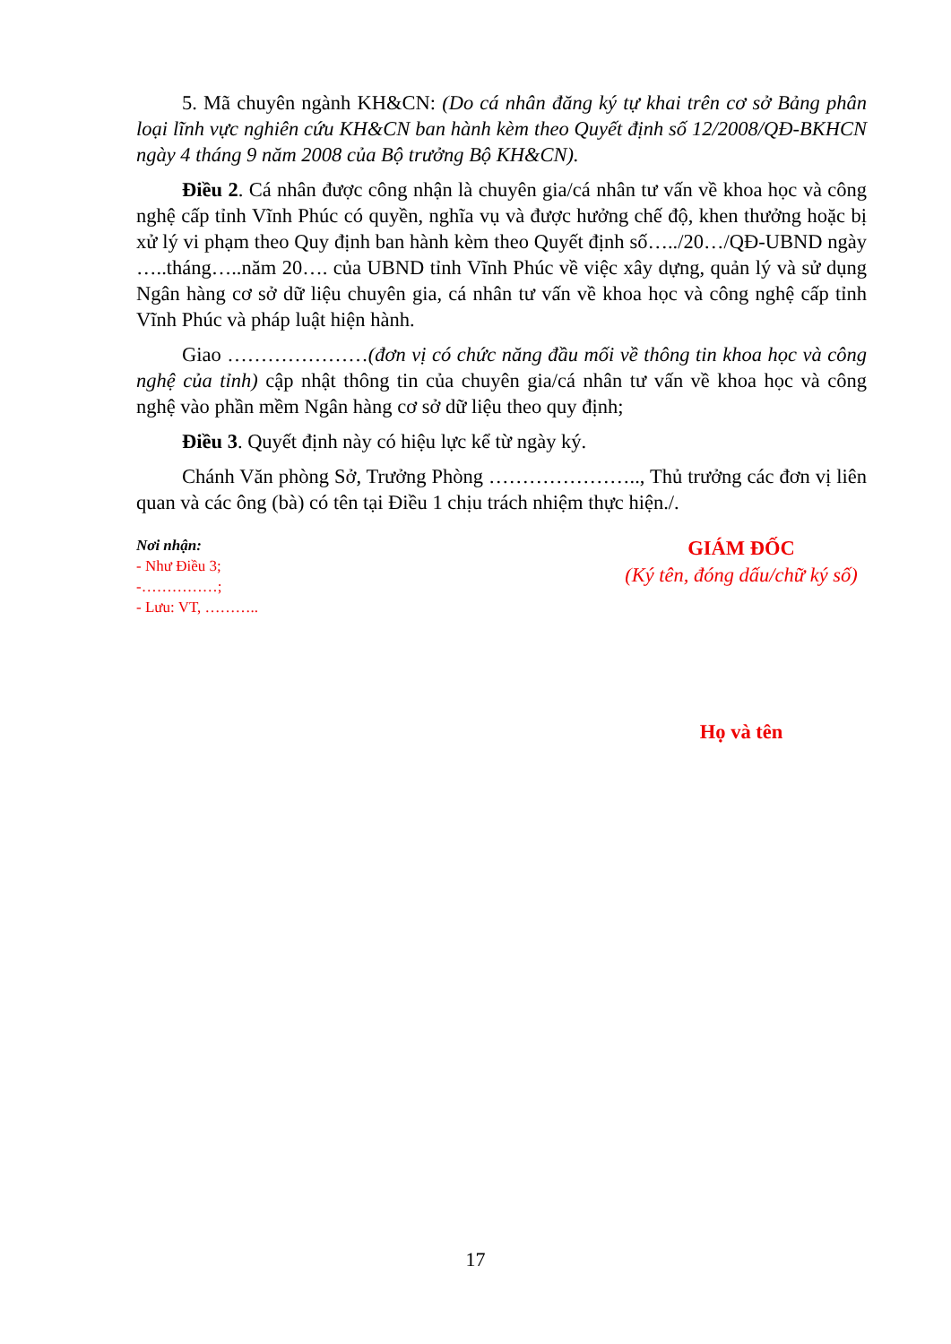5. Mã chuyên ngành KH&CN: (Do cá nhân đăng ký tự khai trên cơ sở Bảng phân loại lĩnh vực nghiên cứu KH&CN ban hành kèm theo Quyết định số 12/2008/QĐ-BKHCN ngày 4 tháng 9 năm 2008 của Bộ trưởng Bộ KH&CN).
Điều 2. Cá nhân được công nhận là chuyên gia/cá nhân tư vấn về khoa học và công nghệ cấp tỉnh Vĩnh Phúc có quyền, nghĩa vụ và được hưởng chế độ, khen thưởng hoặc bị xử lý vi phạm theo Quy định ban hành kèm theo Quyết định số…../20…/QĐ-UBND ngày …..tháng…..năm 20…. của UBND tỉnh Vĩnh Phúc về việc xây dựng, quản lý và sử dụng Ngân hàng cơ sở dữ liệu chuyên gia, cá nhân tư vấn về khoa học và công nghệ cấp tỉnh Vĩnh Phúc và pháp luật hiện hành.
Giao …………………(đơn vị có chức năng đầu mối về thông tin khoa học và công nghệ của tỉnh) cập nhật thông tin của chuyên gia/cá nhân tư vấn về khoa học và công nghệ vào phần mềm Ngân hàng cơ sở dữ liệu theo quy định;
Điều 3. Quyết định này có hiệu lực kể từ ngày ký.
Chánh Văn phòng Sở, Trưởng Phòng ………………….., Thủ trưởng các đơn vị liên quan và các ông (bà) có tên tại Điều 1 chịu trách nhiệm thực hiện./.
Nơi nhận:
- Như Điều 3;
-……………;
- Lưu: VT, ………..
GIÁM ĐỐC
(Ký tên, đóng dấu/chữ ký số)
Họ và tên
17